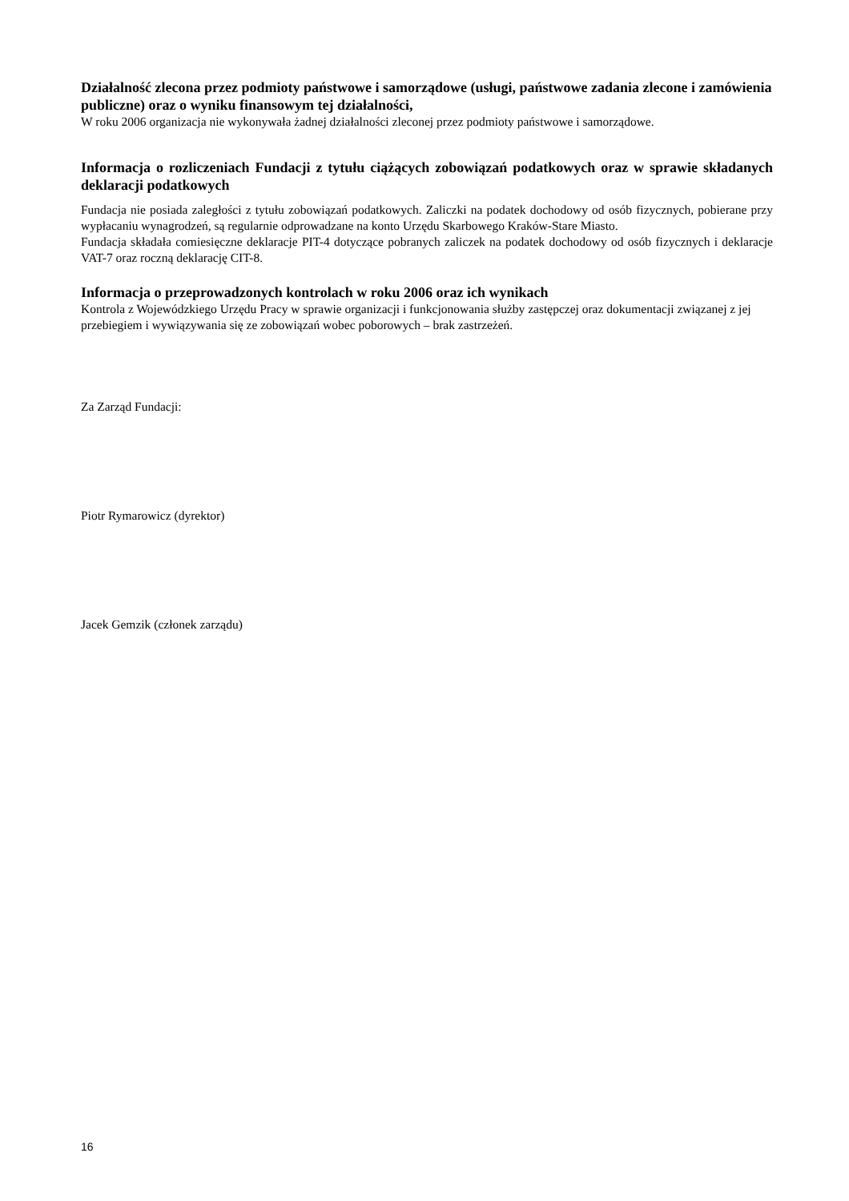Działalność zlecona przez podmioty państwowe i samorządowe (usługi, państwowe zadania zlecone i zamówienia publiczne) oraz o wyniku finansowym tej działalności,
W roku 2006 organizacja nie wykonywała żadnej działalności zleconej przez podmioty państwowe i samorządowe.
Informacja o rozliczeniach Fundacji z tytułu ciążących zobowiązań podatkowych oraz w sprawie składanych deklaracji podatkowych
Fundacja nie posiada zaległości z tytułu zobowiązań podatkowych. Zaliczki na podatek dochodowy od osób fizycznych, pobierane przy wypłacaniu wynagrodzeń, są regularnie odprowadzane na konto Urzędu Skarbowego Kraków-Stare Miasto.
Fundacja składała comiesięczne deklaracje PIT-4 dotyczące pobranych zaliczek na podatek dochodowy od osób fizycznych i deklaracje VAT-7 oraz roczną deklarację CIT-8.
Informacja o przeprowadzonych kontrolach w roku 2006 oraz ich wynikach
Kontrola z Wojewódzkiego Urzędu Pracy w sprawie organizacji i funkcjonowania służby zastępczej oraz dokumentacji związanej z jej przebiegiem i wywiązywania się ze zobowiązań wobec poborowych – brak zastrzeżeń.
Za Zarząd Fundacji:
Piotr Rymarowicz (dyrektor)
Jacek Gemzik (członek zarządu)
16